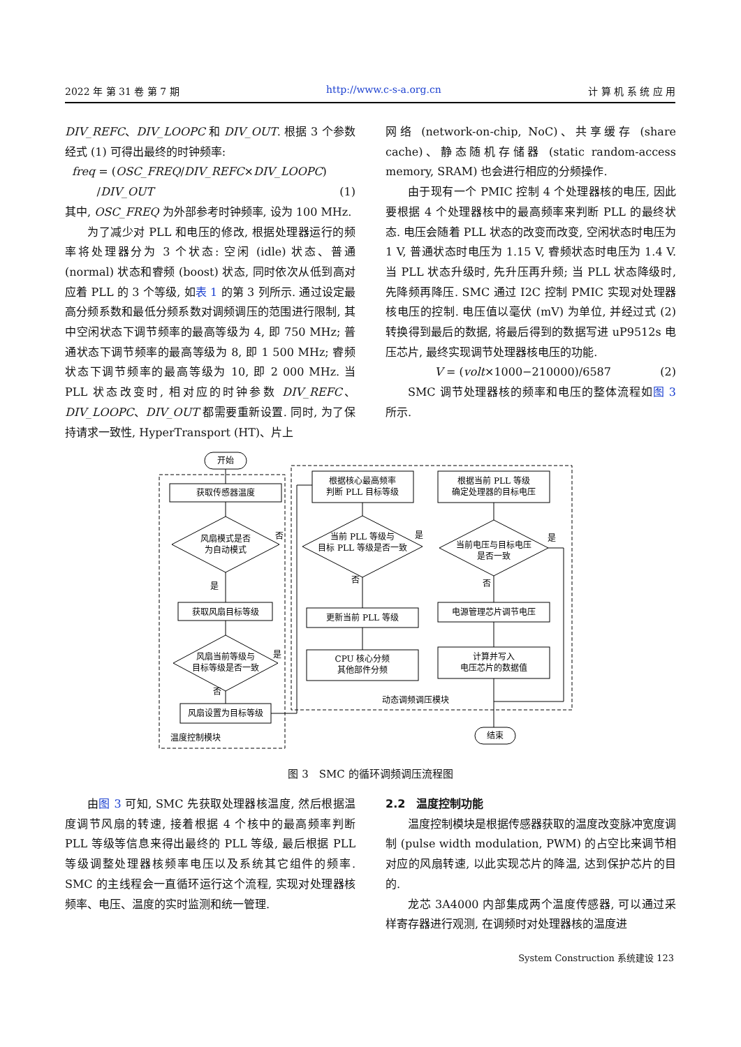2022 年 第 31 卷 第 7 期 http://www.c-s-a.org.cn 计 算 机 系 统 应 用
DIV_REFC、DIV_LOOPC 和 DIV_OUT. 根据 3 个参数经式 (1) 可得出最终的时钟频率:
freq = (OSC_FREQ/DIV_REFC×DIV_LOOPC)
/DIV_OUT (1)
其中, OSC_FREQ 为外部参考时钟频率, 设为 100 MHz.
为了减少对 PLL 和电压的修改, 根据处理器运行的频率将处理器分为 3 个状态: 空闲 (idle) 状态、普通 (normal) 状态和睿频 (boost) 状态, 同时依次从低到高对应着 PLL 的 3 个等级, 如表 1 的第 3 列所示. 通过设定最高分频系数和最低分频系数对调频调压的范围进行限制, 其中空闲状态下调节频率的最高等级为 4, 即 750 MHz; 普通状态下调节频率的最高等级为 8, 即 1 500 MHz; 睿频状态下调节频率的最高等级为 10, 即 2 000 MHz. 当 PLL 状态改变时, 相对应的时钟参数 DIV_REFC、DIV_LOOPC、DIV_OUT 都需要重新设置. 同时, 为了保持请求一致性, HyperTransport (HT)、片上
网络 (network-on-chip, NoC)、共享缓存 (share cache)、静态随机存储器 (static random-access memory, SRAM) 也会进行相应的分频操作.
由于现有一个 PMIC 控制 4 个处理器核的电压, 因此要根据 4 个处理器核中的最高频率来判断 PLL 的最终状态. 电压会随着 PLL 状态的改变而改变, 空闲状态时电压为 1 V, 普通状态时电压为 1.15 V, 睿频状态时电压为 1.4 V. 当 PLL 状态升级时, 先升压再升频; 当 PLL 状态降级时, 先降频再降压. SMC 通过 I2C 控制 PMIC 实现对处理器核电压的控制. 电压值以毫伏 (mV) 为单位, 并经过式 (2) 转换得到最后的数据, 将最后得到的数据写进 uP9512s 电压芯片, 最终实现调节处理器核电压的功能.
V = (volt×1000−210000)/6587 (2)
SMC 调节处理器核的频率和电压的整体流程如图 3 所示.
开始
获取传感器温度
风扇模式是否
为自动模式
是
否
获取风扇目标等级
风扇当前等级与
目标等级是否一致
是
否
风扇设置为目标等级
根据核心最高频率
判断 PLL 目标等级
当前 PLL 等级与
目标 PLL 等级是否一致
是
否
更新当前 PLL 等级
CPU 核心分频
其他部件分频
根据当前 PLL 等级
确定处理器的目标电压
当前电压与目标电压
是否一致
是
否
电源管理芯片调节电压
计算并写入
电压芯片的数据值
动态调频调压模块
温度控制模块
结束
图 3　SMC 的循环调频调压流程图
由图 3 可知, SMC 先获取处理器核温度, 然后根据温度调节风扇的转速, 接着根据 4 个核中的最高频率判断 PLL 等级等信息来得出最终的 PLL 等级, 最后根据 PLL 等级调整处理器核频率电压以及系统其它组件的频率. SMC 的主线程会一直循环运行这个流程, 实现对处理器核频率、电压、温度的实时监测和统一管理.
2.2　温度控制功能
温度控制模块是根据传感器获取的温度改变脉冲宽度调制 (pulse width modulation, PWM) 的占空比来调节相对应的风扇转速, 以此实现芯片的降温, 达到保护芯片的目的.
龙芯 3A4000 内部集成两个温度传感器, 可以通过采样寄存器进行观测, 在调频时对处理器核的温度进
System Construction 系统建设 123